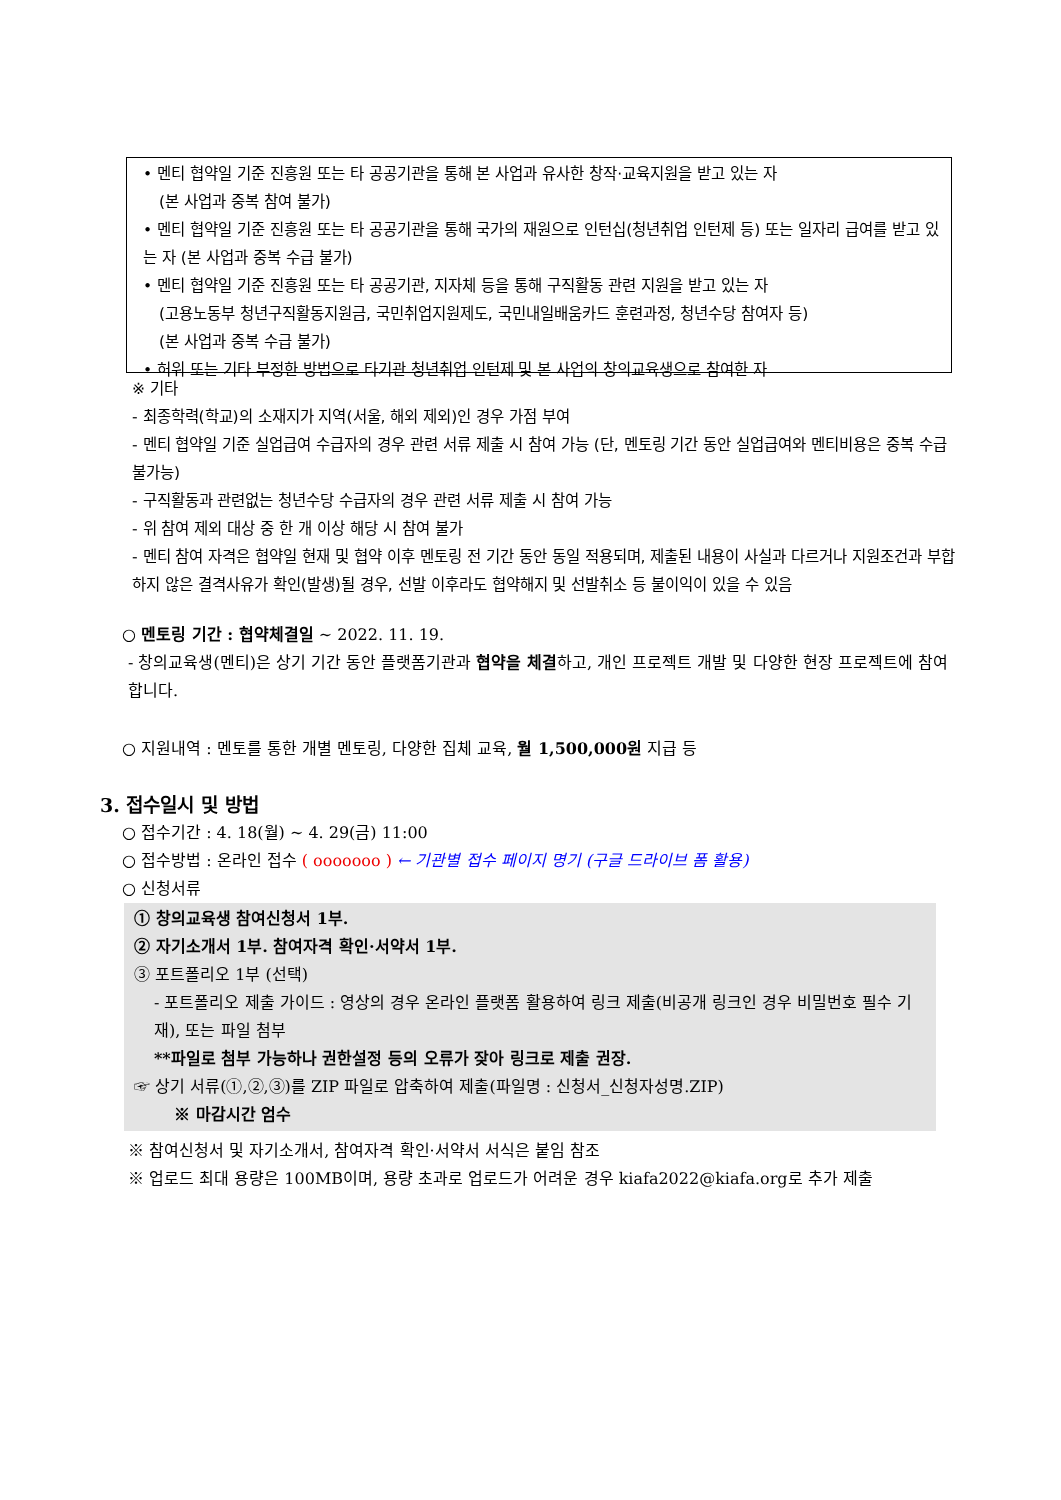• 멘티 협약일 기준 진흥원 또는 타 공공기관을 통해 본 사업과 유사한 창작·교육지원을 받고 있는 자
(본 사업과 중복 참여 불가)
• 멘티 협약일 기준 진흥원 또는 타 공공기관을 통해 국가의 재원으로 인턴십(청년취업 인턴제 등) 또는 일자리 급여를 받고 있는 자 (본 사업과 중복 수급 불가)
• 멘티 협약일 기준 진흥원 또는 타 공공기관, 지자체 등을 통해 구직활동 관련 지원을 받고 있는 자
(고용노동부 청년구직활동지원금, 국민취업지원제도, 국민내일배움카드 훈련과정, 청년수당 참여자 등)
(본 사업과 중복 수급 불가)
• 허위 또는 기타 부정한 방법으로 타기관 청년취업 인턴제 및 본 사업의 창의교육생으로 참여한 자
※ 기타
- 최종학력(학교)의 소재지가 지역(서울, 해외 제외)인 경우 가점 부여
- 멘티 협약일 기준 실업급여 수급자의 경우 관련 서류 제출 시 참여 가능 (단, 멘토링 기간 동안 실업급여와 멘티비용은 중복 수급 불가능)
- 구직활동과 관련없는 청년수당 수급자의 경우 관련 서류 제출 시 참여 가능
- 위 참여 제외 대상 중 한 개 이상 해당 시 참여 불가
- 멘티 참여 자격은 협약일 현재 및 협약 이후 멘토링 전 기간 동안 동일 적용되며, 제출된 내용이 사실과 다르거나 지원조건과 부합하지 않은 결격사유가 확인(발생)될 경우, 선발 이후라도 협약해지 및 선발취소 등 불이익이 있을 수 있음
○ 멘토링 기간 : 협약체결일 ~ 2022. 11. 19.
- 창의교육생(멘티)은 상기 기간 동안 플랫폼기관과 협약을 체결하고, 개인 프로젝트 개발 및 다양한 현장 프로젝트에 참여합니다.
○ 지원내역 : 멘토를 통한 개별 멘토링, 다양한 집체 교육, 월 1,500,000원 지급 등
3. 접수일시 및 방법
○ 접수기간 : 4. 18(월) ~ 4. 29(금) 11:00
○ 접수방법 : 온라인 접수 ( ooooooo ) ← 기관별 접수 페이지 명기 (구글 드라이브 폼 활용)
○ 신청서류
① 창의교육생 참여신청서 1부.
② 자기소개서 1부. 참여자격 확인·서약서 1부.
③ 포트폴리오 1부 (선택)
- 포트폴리오 제출 가이드 : 영상의 경우 온라인 플랫폼 활용하여 링크 제출(비공개 링크인 경우 비밀번호 필수 기재), 또는 파일 첨부
**파일로 첨부 가능하나 권한설정 등의 오류가 잦아 링크로 제출 권장.
☞ 상기 서류(①,②,③)를 ZIP 파일로 압축하여 제출(파일명 : 신청서_신청자성명.ZIP)
※ 마감시간 엄수
※ 참여신청서 및 자기소개서, 참여자격 확인·서약서 서식은 붙임 참조
※ 업로드 최대 용량은 100MB이며, 용량 초과로 업로드가 어려운 경우 kiafa2022@kiafa.org로 추가 제출